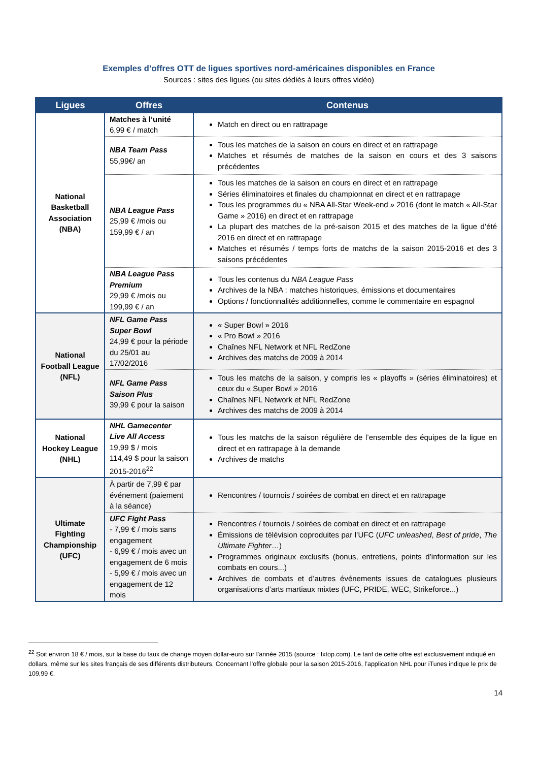Exemples d’offres OTT de ligues sportives nord-américaines disponibles en France
Sources : sites des ligues (ou sites dédiés à leurs offres vidéo)
| Ligues | Offres | Contenus |
| --- | --- | --- |
| National Basketball Association (NBA) | Matches à l’unité 6,99 € / match | Match en direct ou en rattrapage |
| | NBA Team Pass 55,99€/ an | Tous les matches de la saison en cours en direct et en rattrapage Matches et résumés de matches de la saison en cours et des 3 saisons précédentes |
| | NBA League Pass 25,99 € /mois ou 159,99 € / an | Tous les matches de la saison en cours en direct et en rattrapage Séries éliminatoires et finales du championnat en direct et en rattrapage Tous les programmes du « NBA All-Star Week-end » 2016 (dont le match « All-Star Game » 2016) en direct et en rattrapage La plupart des matches de la pré-saison 2015 et des matches de la ligue d’été 2016 en direct et en rattrapage Matches et résumés / temps forts de matchs de la saison 2015-2016 et des 3 saisons précédentes |
| | NBA League Pass Premium 29,99 € /mois ou 199,99 € / an | Tous les contenus du NBA League Pass Archives de la NBA : matches historiques, émissions et documentaires Options / fonctionnalités additionnelles, comme le commentaire en espagnol |
| National Football League (NFL) | NFL Game Pass Super Bowl 24,99 € pour la période du 25/01 au 17/02/2016 | « Super Bowl » 2016 « Pro Bowl » 2016 Chaînes NFL Network et NFL RedZone Archives des matchs de 2009 à 2014 |
| | NFL Game Pass Saison Plus 39,99 € pour la saison | Tous les matchs de la saison, y compris les « playoffs » (séries éliminatoires) et ceux du « Super Bowl » 2016 Chaînes NFL Network et NFL RedZone Archives des matchs de 2009 à 2014 |
| National Hockey League (NHL) | NHL Gamecenter Live All Access 19,99 $ / mois 114,49 $ pour la saison 2015-2016<sup>22</sup> | Tous les matchs de la saison régulière de l’ensemble des équipes de la ligue en direct et en rattrapage à la demande Archives de matchs |
| Ultimate Fighting Championship (UFC) | À partir de 7,99 € par événement (paiement à la séance) | Rencontres / tournois / soirées de combat en direct et en rattrapage |
| | UFC Fight Pass - 7,99 € / mois sans engagement - 6,99 € / mois avec un engagement de 6 mois - 5,99 € / mois avec un engagement de 12 mois | Rencontres / tournois / soirées de combat en direct et en rattrapage Émissions de télévision coproduites par l’UFC ( UFC unleashed , Best of pride , The Ultimate Fighter …) Programmes originaux exclusifs (bonus, entretiens, points d’information sur les combats en cours...) Archives de combats et d’autres événements issues de catalogues plusieurs organisations d’arts martiaux mixtes (UFC, PRIDE, WEC, Strikeforce...) |
<sup>22</sup> Soit environ 18 € / mois, sur la base du taux de change moyen dollar-euro sur l’année 2015 (source : fxtop.com). Le tarif de cette offre est exclusivement indiqué en dollars, même sur les sites français de ses différents distributeurs. Concernant l’offre globale pour la saison 2015-2016, l’application NHL pour iTunes indique le prix de 109,99 €.
14